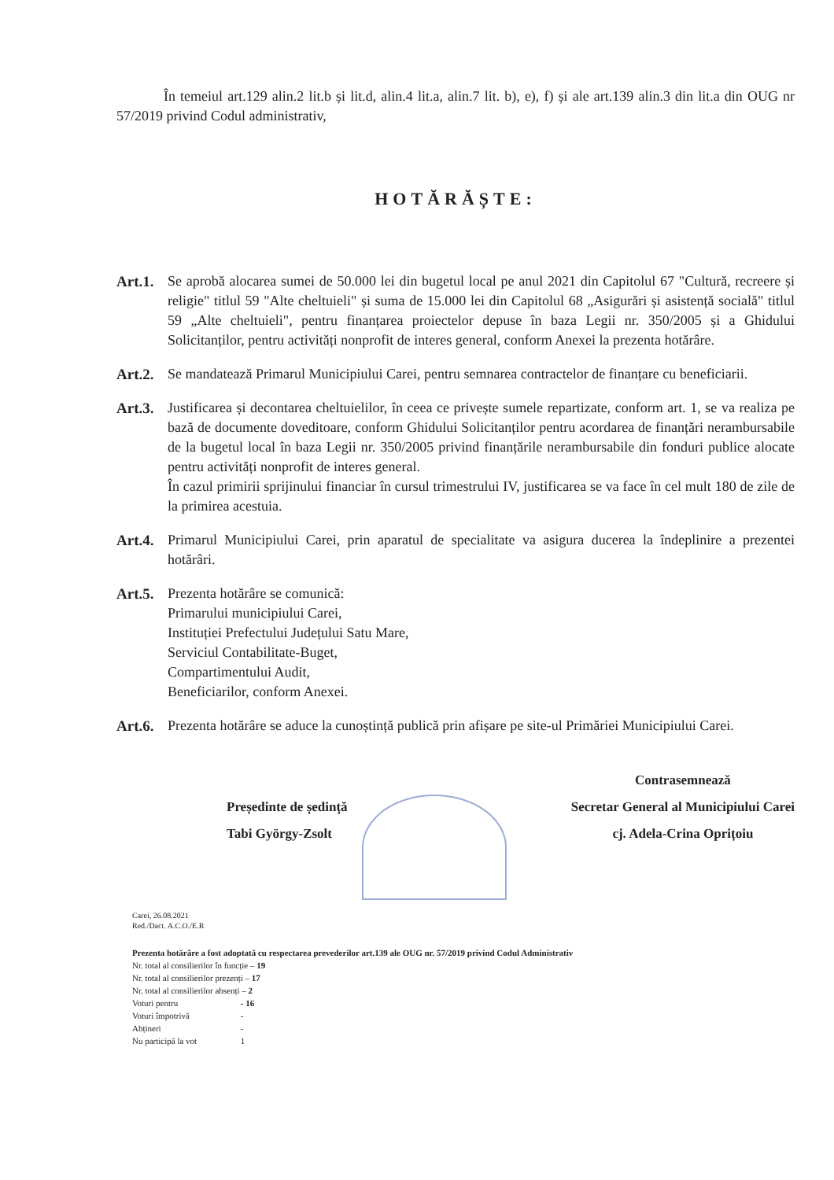În temeiul art.129 alin.2 lit.b și lit.d, alin.4 lit.a, alin.7 lit. b), e), f) și ale art.139 alin.3 din lit.a din OUG nr 57/2019 privind Codul administrativ,
HOTĂRĂȘTE:
Art.1.
Se aprobă alocarea sumei de 50.000 lei din bugetul local pe anul 2021 din Capitolul 67 "Cultură, recreere și religie" titlul 59 "Alte cheltuieli" și suma de 15.000 lei din Capitolul 68 „Asigurări și asistență socială" titlul 59 „Alte cheltuieli", pentru finanțarea proiectelor depuse în baza Legii nr. 350/2005 și a Ghidului Solicitanților, pentru activități nonprofit de interes general, conform Anexei la prezenta hotărâre.
Art.2.
Se mandatează Primarul Municipiului Carei, pentru semnarea contractelor de finanțare cu beneficiarii.
Art.3.
Justificarea și decontarea cheltuielilor, în ceea ce privește sumele repartizate, conform art. 1, se va realiza pe bază de documente doveditoare, conform Ghidului Solicitanților pentru acordarea de finanțări nerambursabile de la bugetul local în baza Legii nr. 350/2005 privind finanțările nerambursabile din fonduri publice alocate pentru activități nonprofit de interes general.
În cazul primirii sprijinului financiar în cursul trimestrului IV, justificarea se va face în cel mult 180 de zile de la primirea acestuia.
Art.4.
Primarul Municipiului Carei, prin aparatul de specialitate va asigura ducerea la îndeplinire a prezentei hotărâri.
Art.5.
Prezenta hotărâre se comunică:
Primarului municipiului Carei,
Instituției Prefectului Județului Satu Mare,
Serviciul Contabilitate-Buget,
Compartimentului Audit,
Beneficiarilor, conform Anexei.
Art.6.
Prezenta hotărâre se aduce la cunoștință publică prin afișare pe site-ul Primăriei Municipiului Carei.
Președinte de ședință
Tabi György-Zsolt
Contrasemnează
Secretar General al Municipiului Carei
cj. Adela-Crina Oprițoiu
Carei, 26.08.2021
Red./Dact. A.C.O./E.R
Prezenta hotărâre a fost adoptată cu respectarea prevederilor art.139 ale OUG nr. 57/2019 privind Codul Administrativ
Nr. total al consilierilor în funcție – 19
Nr. total al consilierilor prezenți – 17
Nr. total al consilierilor absenți – 2
Voturi pentru - 16
Voturi împotrivă -
Abțineri -
Nu participă la vot 1